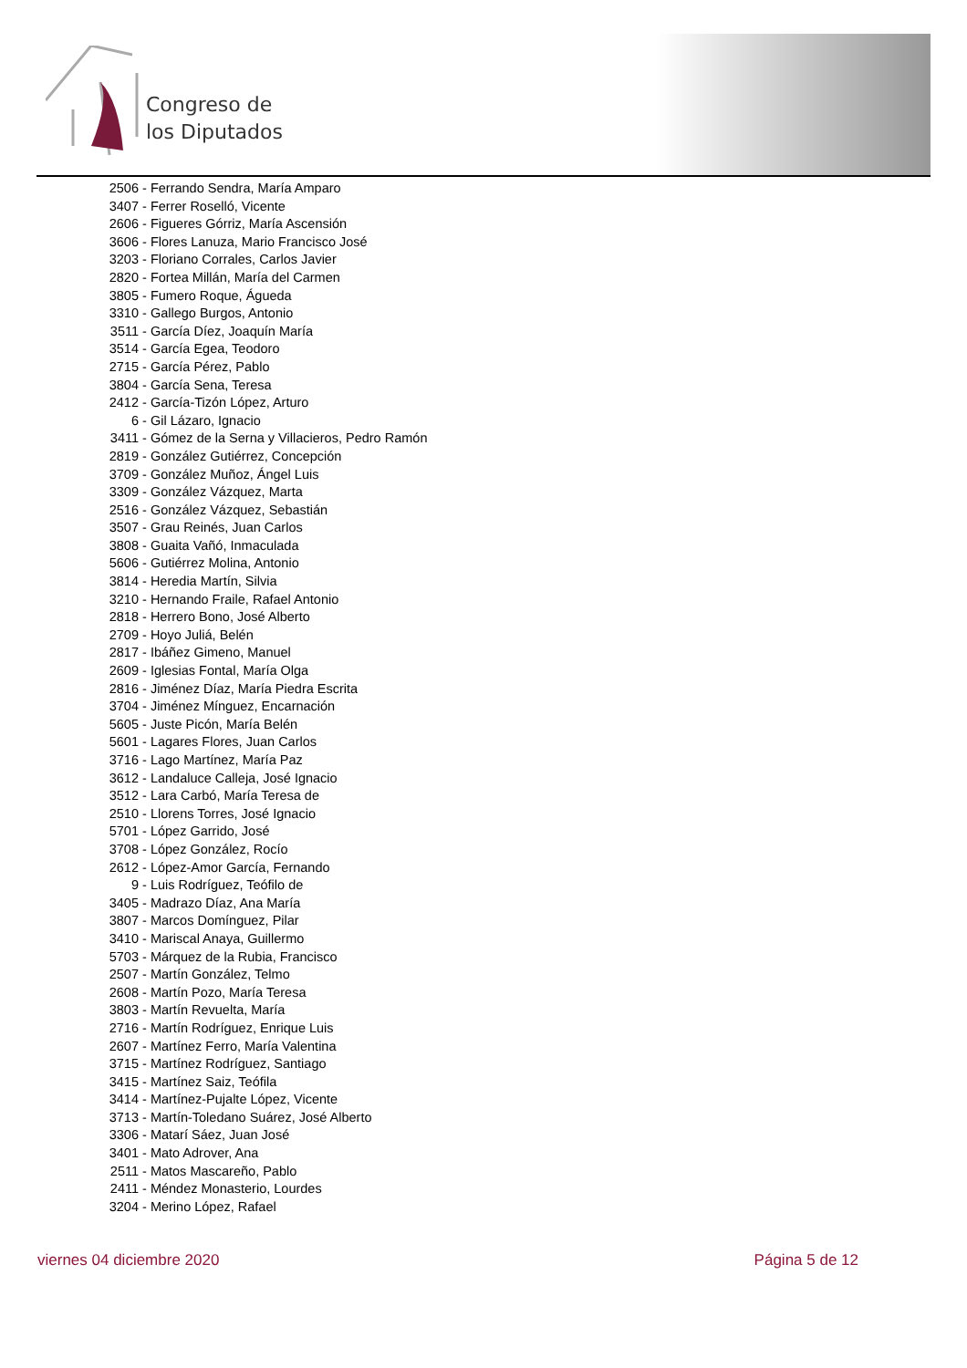Congreso de
los Diputados
2506 - Ferrando Sendra, María Amparo
3407 - Ferrer Roselló, Vicente
2606 - Figueres Górriz, María Ascensión
3606 - Flores Lanuza, Mario Francisco José
3203 - Floriano Corrales, Carlos Javier
2820 - Fortea Millán, María del Carmen
3805 - Fumero Roque, Águeda
3310 - Gallego Burgos, Antonio
3511 - García Díez, Joaquín María
3514 - García Egea, Teodoro
2715 - García Pérez, Pablo
3804 - García Sena, Teresa
2412 - García-Tizón López, Arturo
6 - Gil Lázaro, Ignacio
3411 - Gómez de la Serna y Villacieros, Pedro Ramón
2819 - González Gutiérrez, Concepción
3709 - González Muñoz, Ángel Luis
3309 - González Vázquez, Marta
2516 - González Vázquez, Sebastián
3507 - Grau Reinés, Juan Carlos
3808 - Guaita Vañó, Inmaculada
5606 - Gutiérrez Molina, Antonio
3814 - Heredia Martín, Silvia
3210 - Hernando Fraile, Rafael Antonio
2818 - Herrero Bono, José Alberto
2709 - Hoyo Juliá, Belén
2817 - Ibáñez Gimeno, Manuel
2609 - Iglesias Fontal, María Olga
2816 - Jiménez Díaz, María Piedra Escrita
3704 - Jiménez Mínguez, Encarnación
5605 - Juste Picón, María Belén
5601 - Lagares Flores, Juan Carlos
3716 - Lago Martínez, María Paz
3612 - Landaluce Calleja, José Ignacio
3512 - Lara Carbó, María Teresa de
2510 - Llorens Torres, José Ignacio
5701 - López Garrido, José
3708 - López González, Rocío
2612 - López-Amor García, Fernando
9 - Luis Rodríguez, Teófilo de
3405 - Madrazo Díaz, Ana María
3807 - Marcos Domínguez, Pilar
3410 - Mariscal Anaya, Guillermo
5703 - Márquez de la Rubia, Francisco
2507 - Martín González, Telmo
2608 - Martín Pozo, María Teresa
3803 - Martín Revuelta, María
2716 - Martín Rodríguez, Enrique Luis
2607 - Martínez Ferro, María Valentina
3715 - Martínez Rodríguez, Santiago
3415 - Martínez Saiz, Teófila
3414 - Martínez-Pujalte López, Vicente
3713 - Martín-Toledano Suárez, José Alberto
3306 - Matarí Sáez, Juan José
3401 - Mato Adrover, Ana
2511 - Matos Mascareño, Pablo
2411 - Méndez Monasterio, Lourdes
3204 - Merino López, Rafael
viernes 04 diciembre 2020 Página 5 de 12